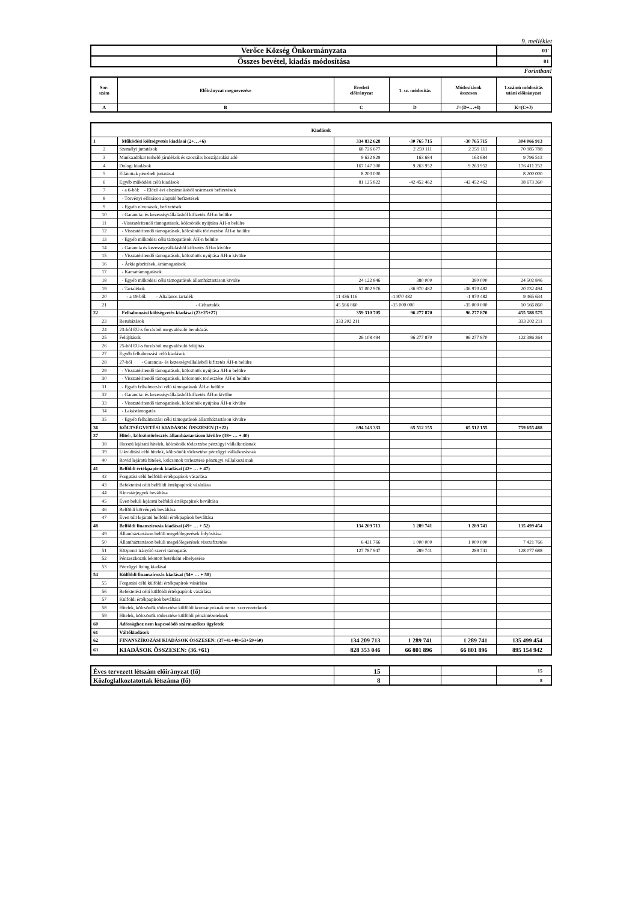9. melléklet
| Verőce Község Önkormányzata | 01' |
| Összes bevétel, kiadás módosítása | 01 |
Forintban!
| Sor- szám | Előirányzat megnevezése | Eredeti előirányzat | 1. sz. módosítás | Módosítások összesen | 1.számú módosítás utáni előirányzat |
| --- | --- | --- | --- | --- | --- |
| A | B | C | D | J=(D+…+I) | K=(C+J) |
| Kiadások | | | | | |
| --- | --- | --- | --- | --- | --- |
| 1 | Működési költségvetés kiadásai (2+…+6) | 334 832 628 | -30 765 715 | -30 765 715 | 304 066 913 |
| 2 | Személyi juttatások | 68 726 677 | 2 259 111 | 2 259 111 | 70 985 788 |
| 3 | Munkaadókat terhelő járulékok és szociális hozzájárulási adó | 9 632 829 | 163 684 | 163 684 | 9 796 513 |
| 4 | Dologi kiadások | 167 147 300 | 9 263 952 | 9 263 952 | 176 411 252 |
| 5 | Ellátottak pénzbeli juttatásai | 8 200 000 | | | 8 200 000 |
| 6 | Egyéb működési célú kiadások | 81 125 822 | -42 452 462 | -42 452 462 | 38 673 360 |
| 7 | - a 6-ból: - Előző évi elszámolásból származó befizetések | | | | |
| 8 | - Törvényi előíráson alapuló befizetések | | | | |
| 9 | - Egyéb elvonások, befizetések | | | | |
| 10 | - Garancia- és kezességvállalásból kifizetés ÁH-n belülre | | | | |
| 11 | -Visszatérítendő támogatások, kölcsönök nyújtása ÁH-n belülre | | | | |
| 12 | - Visszatérítendő támogatások, kölcsönök törlesztése ÁH-n belülre | | | | |
| 13 | - Egyéb működési célú támogatások ÁH-n belülre | | | | |
| 14 | - Garancia és kezességvállalásból kifizetés ÁH-n kívülre | | | | |
| 15 | - Visszatérítendő támogatások, kölcsönök nyújtása ÁH-n kívülre | | | | |
| 16 | - Árkiegészítések, ártámogatások | | | | |
| 17 | - Kamattámogatások | | | | |
| 18 | - Egyéb működési célú támogatások államháztartáson kívülre | 24 122 846 | 380 000 | 380 000 | 24 502 846 |
| 19 | - Tartalékok | 57 002 976 | -36 970 482 | -36 970 482 | 20 032 494 |
| 20 | - a 19-ből: - Általános tartalék | 11 436 116 | -1 970 482 | -1 970 482 | 9 465 634 |
| 21 | - Céltartalék | 45 566 860 | -35 000 000 | -35 000 000 | 10 566 860 |
| 22 | Felhalmozási költségvetés kiadásai (23+25+27) | 359 310 705 | 96 277 870 | 96 277 870 | 455 588 575 |
| 23 | Beruházások | 333 202 211 | | | 333 202 211 |
| 24 | 23-ból EU-s forrásból megvalósuló beruházás | | | | |
| 25 | Felújítások | 26 108 494 | 96 277 870 | 96 277 870 | 122 386 364 |
| 26 | 25-ből EU-s forrásból megvalósuló felújítás | | | | |
| 27 | Egyéb felhalmozási célú kiadások | | | | |
| 28 | 27-ből - Garancia- és kezességvállalásból kifizetés ÁH-n belülre | | | | |
| 29 | - Visszatérítendő támogatások, kölcsönök nyújtása ÁH-n belülre | | | | |
| 30 | - Visszatérítendő támogatások, kölcsönök törlesztése ÁH-n belülre | | | | |
| 31 | - Egyéb felhalmozási célú támogatások ÁH-n belülre | | | | |
| 32 | - Garancia- és kezességvállalásból kifizetés ÁH-n kívülre | | | | |
| 33 | - Visszatérítendő támogatások, kölcsönök nyújtása ÁH-n kívülre | | | | |
| 34 | - Lakástámogatás | | | | |
| 35 | - Egyéb felhalmozási célú támogatások államháztartáson kívülre | | | | |
| 36 | KÖLTSÉGVETÉSI KIADÁSOK ÖSSZESEN (1+22) | 694 143 333 | 65 512 155 | 65 512 155 | 759 655 488 |
| 37 | Hitel-, kölcsöntörlesztés államháztartáson kívülre (38+ … + 40) | | | | |
| 38 | Hosszú lejáratú hitelek, kölcsönök törlesztése pénzügyi vállalkozásnak | | | | |
| 39 | Likviditási célú hitelek, kölcsönök törlesztése pénzügyi vállalkozásnak | | | | |
| 40 | Rövid lejáratú hitelek, kölcsönök törlesztése pénzügyi vállalkozásnak | | | | |
| 41 | Belföldi értékpapírok kiadásai (42+ … + 47) | | | | |
| 42 | Forgatási célú belföldi értékpapírok vásárlása | | | | |
| 43 | Befektetési célú belföldi értékpapírok vásárlása | | | | |
| 44 | Kincstárjegyek beváltása | | | | |
| 45 | Éven belüli lejáratú belföldi értékpapírok beváltása | | | | |
| 46 | Belföldi kötvények beváltása | | | | |
| 47 | Éven túli lejáratú belföldi értékpapírok beváltása | | | | |
| 48 | Belföldi finanszírozás kiadásai (49+ … + 52) | 134 209 713 | 1 289 741 | 1 289 741 | 135 499 454 |
| 49 | Államháztartáson belüli megelőlegezések folyósítása | | | | |
| 50 | Államháztartáson belüli megelőlegezések visszafizetése | 6 421 766 | 1 000 000 | 1 000 000 | 7 421 766 |
| 51 | Központi irányító szervi támogatás | 127 787 947 | 289 741 | 289 741 | 128 077 688 |
| 52 | Pénzeszközök lekötött betétként elhelyezése | | | | |
| 53 | Pénzügyi lízing kiadásai | | | | |
| 54 | Külföldi finanszírozás kiadásai (54+ … + 58) | | | | |
| 55 | Forgatási célú külföldi értékpapírok vásárlása | | | | |
| 56 | Befektetési célú külföldi értékpapírok vásárlása | | | | |
| 57 | Külföldi értékpapírok beváltása | | | | |
| 58 | Hitelek, kölcsönök törlesztése külföldi kormányoknak nemz. szervezeteknek | | | | |
| 59 | Hitelek, kölcsönök törlesztése külföldi pénzintézeteknek | | | | |
| 60 | Adóssághoz nem kapcsolódó származékos ügyletek | | | | |
| 61 | Váltókiadások | | | | |
| 62 | FINANSZÍROZÁSI KIADÁSOK ÖSSZESEN: (37+41+48+53+59+60) | 134 209 713 | 1 289 741 | 1 289 741 | 135 499 454 |
| 63 | KIADÁSOK ÖSSZESEN: (36.+61) | 828 353 046 | 66 801 896 | 66 801 896 | 895 154 942 |
| Éves tervezett létszám előirányzat (fő) | 15 | | | 15 |
| Közfoglalkoztatottak létszáma (fő) | 8 | | | 8 |